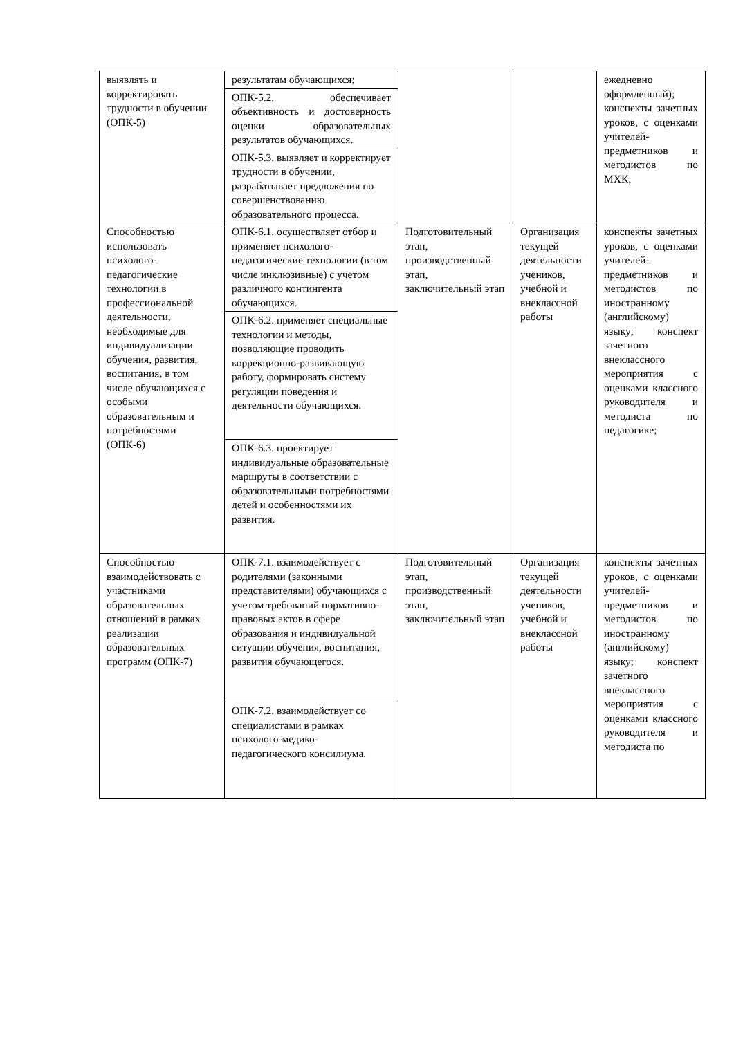| выявлять и корректировать трудности в обучении (ОПК-5) | результатам обучающихся; | | | ежедневно оформленный); конспекты зачетных уроков, с оценками учителей-предметников и методистов по МХК; |
| | ОПК-5.2. обеспечивает объективность и достоверность оценки образовательных результатов обучающихся. | | | |
| | ОПК-5.3. выявляет и корректирует трудности в обучении, разрабатывает предложения по совершенствованию образовательного процесса. | | | |
| Способностью использовать психолого-педагогические технологии в профессиональной деятельности, необходимые для индивидуализации обучения, развития, воспитания, в том числе обучающихся с особыми образовательным и потребностями (ОПК-6) | ОПК-6.1. осуществляет отбор и применяет психолого-педагогические технологии (в том числе инклюзивные) с учетом различного контингента обучающихся. | Подготовительный этап, производственный этап, заключительный этап | Организация текущей деятельности учеников, учебной и внеклассной работы | конспекты зачетных уроков, с оценками учителей-предметников и методистов по иностранному (английскому) языку; конспект зачетного внеклассного мероприятия с оценками классного руководителя и методиста по педагогике; |
| | ОПК-6.2. применяет специальные технологии и методы, позволяющие проводить коррекционно-развивающую работу, формировать систему регуляции поведения и деятельности обучающихся. | | | |
| | ОПК-6.3. проектирует индивидуальные образовательные маршруты в соответствии с образовательными потребностями детей и особенностями их развития. | | | |
| Способностью взаимодействовать с участниками образовательных отношений в рамках реализации образовательных программ (ОПК-7) | ОПК-7.1. взаимодействует с родителями (законными представителями) обучающихся с учетом требований нормативно-правовых актов в сфере образования и индивидуальной ситуации обучения, воспитания, развития обучающегося. | Подготовительный этап, производственный этап, заключительный этап | Организация текущей деятельности учеников, учебной и внеклассной работы | конспекты зачетных уроков, с оценками учителей-предметников и методистов по иностранному (английскому) языку; конспект зачетного внеклассного мероприятия с оценками классного руководителя и методиста по |
| | ОПК-7.2. взаимодействует со специалистами в рамках психолого-медико-педагогического консилиума. | | | |